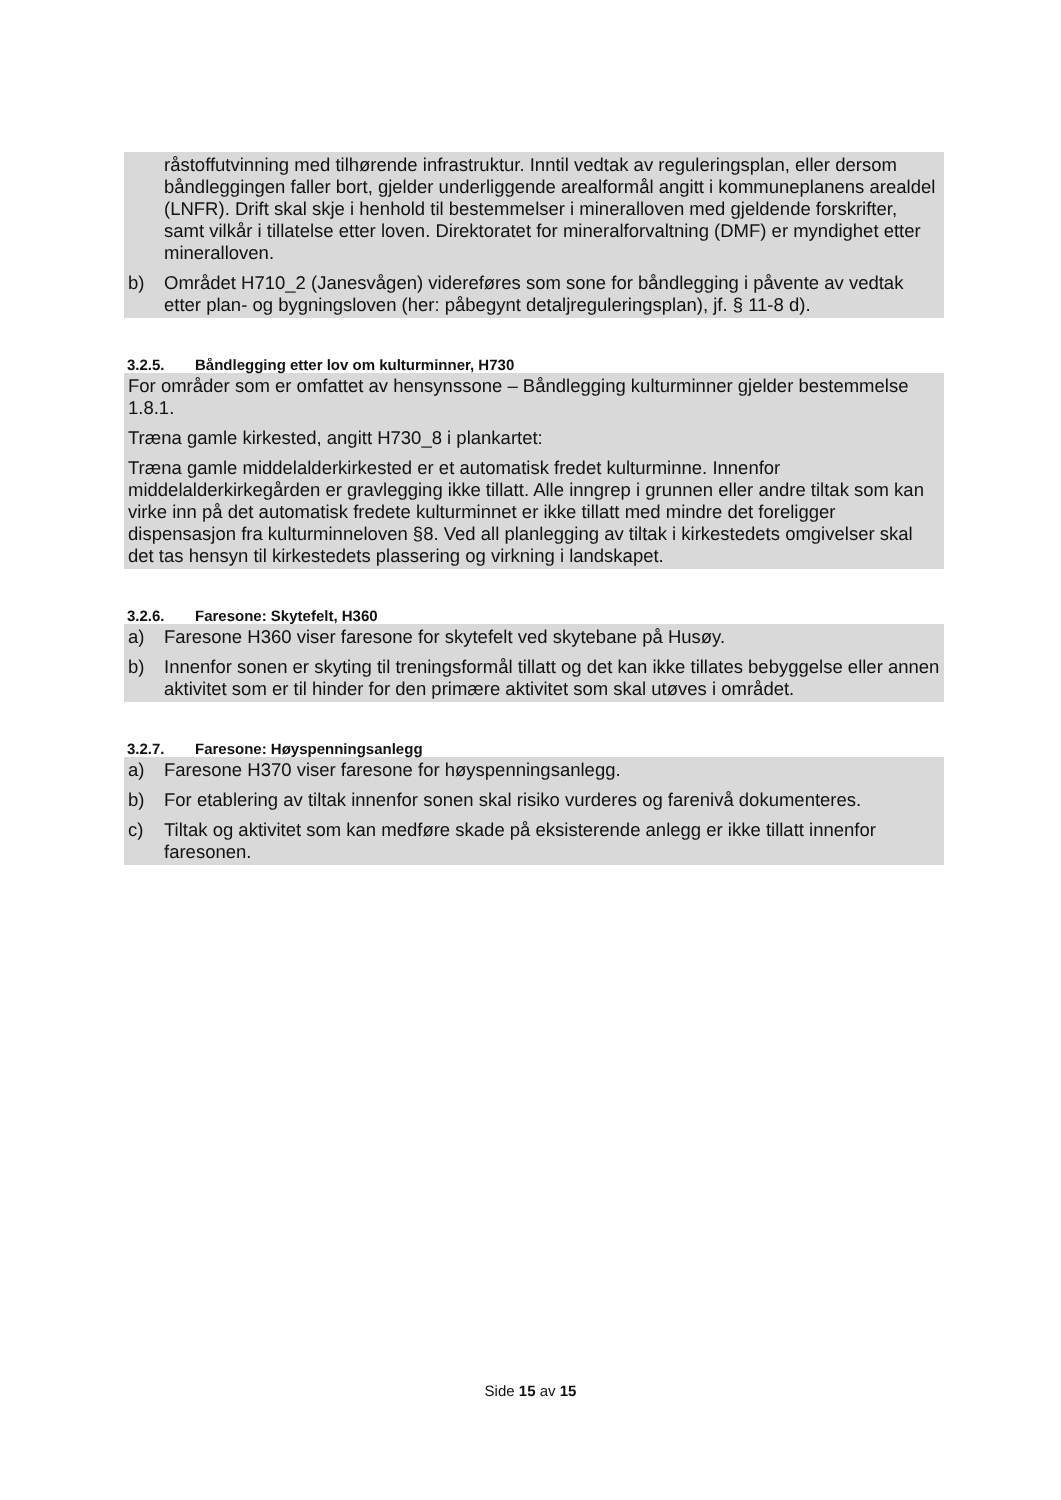råstoffutvinning med tilhørende infrastruktur. Inntil vedtak av reguleringsplan, eller dersom båndleggingen faller bort, gjelder underliggende arealformål angitt i kommuneplanens arealdel (LNFR). Drift skal skje i henhold til bestemmelser i mineralloven med gjeldende forskrifter, samt vilkår i tillatelse etter loven. Direktoratet for mineralforvaltning (DMF) er myndighet etter mineralloven.
b) Området H710_2 (Janesvågen) videreføres som sone for båndlegging i påvente av vedtak etter plan- og bygningsloven (her: påbegynt detaljreguleringsplan), jf. § 11-8 d).
3.2.5. Båndlegging etter lov om kulturminner, H730
For områder som er omfattet av hensynssone – Båndlegging kulturminner gjelder bestemmelse 1.8.1.
Træna gamle kirkested, angitt H730_8 i plankartet:
Træna gamle middelalderkirkested er et automatisk fredet kulturminne. Innenfor middelalderkirkegården er gravlegging ikke tillatt. Alle inngrep i grunnen eller andre tiltak som kan virke inn på det automatisk fredete kulturminnet er ikke tillatt med mindre det foreligger dispensasjon fra kulturminneloven §8. Ved all planlegging av tiltak i kirkestedets omgivelser skal det tas hensyn til kirkestedets plassering og virkning i landskapet.
3.2.6. Faresone: Skytefelt, H360
a) Faresone H360 viser faresone for skytefelt ved skytebane på Husøy.
b) Innenfor sonen er skyting til treningsformål tillatt og det kan ikke tillates bebyggelse eller annen aktivitet som er til hinder for den primære aktivitet som skal utøves i området.
3.2.7. Faresone: Høyspenningsanlegg
a) Faresone H370 viser faresone for høyspenningsanlegg.
b) For etablering av tiltak innenfor sonen skal risiko vurderes og farenivå dokumenteres.
c) Tiltak og aktivitet som kan medføre skade på eksisterende anlegg er ikke tillatt innenfor faresonen.
Side 15 av 15